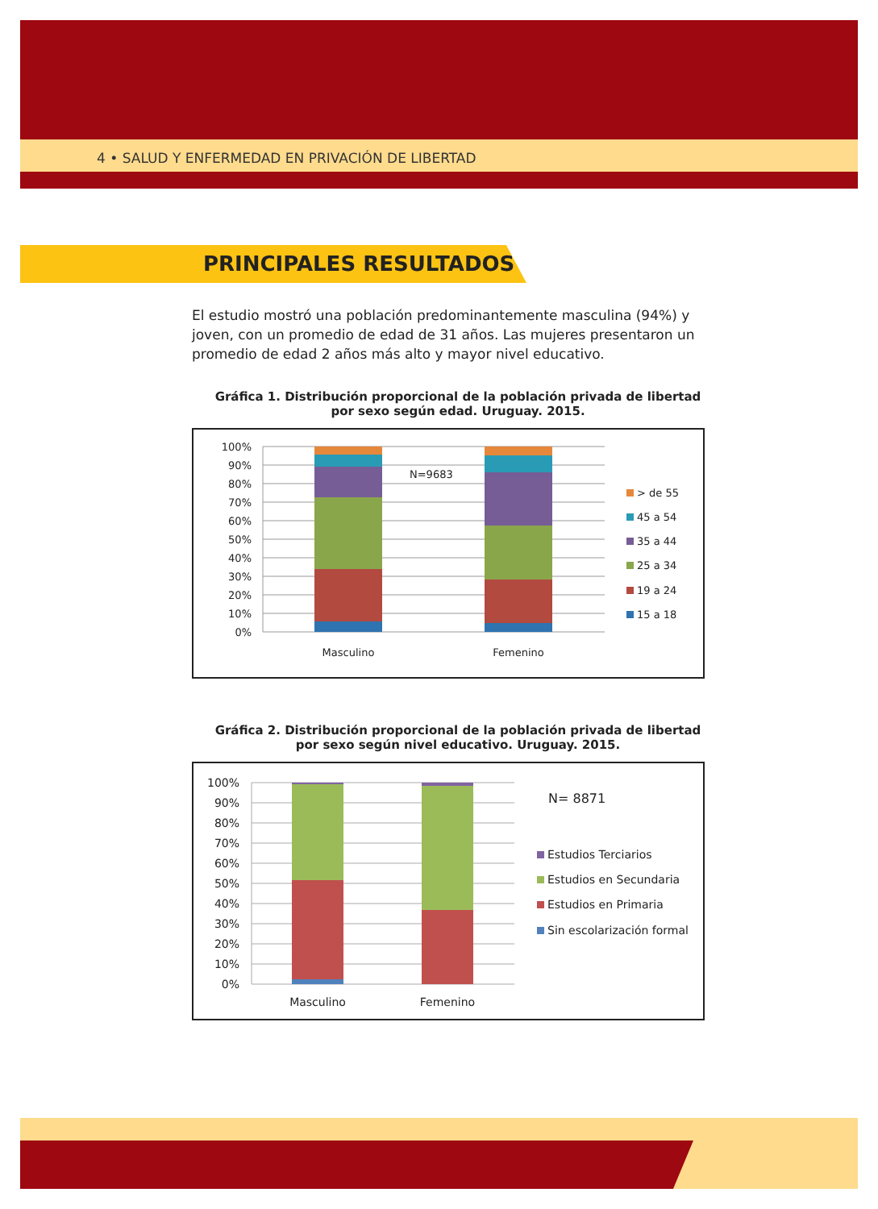4 • SALUD Y ENFERMEDAD EN PRIVACIÓN DE LIBERTAD
PRINCIPALES RESULTADOS
El estudio mostró una población predominantemente masculina (94%) y joven, con un promedio de edad de 31 años. Las mujeres presentaron un promedio de edad 2 años más alto y mayor nivel educativo.
Gráfica 1. Distribución proporcional de la población privada de libertad
por sexo según edad. Uruguay. 2015.
100%
90%
80%
70%
60%
50%
40%
30%
20%
10%
0%
N=9683
Masculino
Femenino
> de 55
45 a 54
35 a 44
25 a 34
19 a 24
15 a 18
Gráfica 2. Distribución proporcional de la población privada de libertad
por sexo según nivel educativo. Uruguay. 2015.
100%
90%
80%
70%
60%
50%
40%
30%
20%
10%
0%
Masculino
Femenino
N= 8871
Estudios Terciarios
Estudios en Secundaria
Estudios en Primaria
Sin escolarización formal